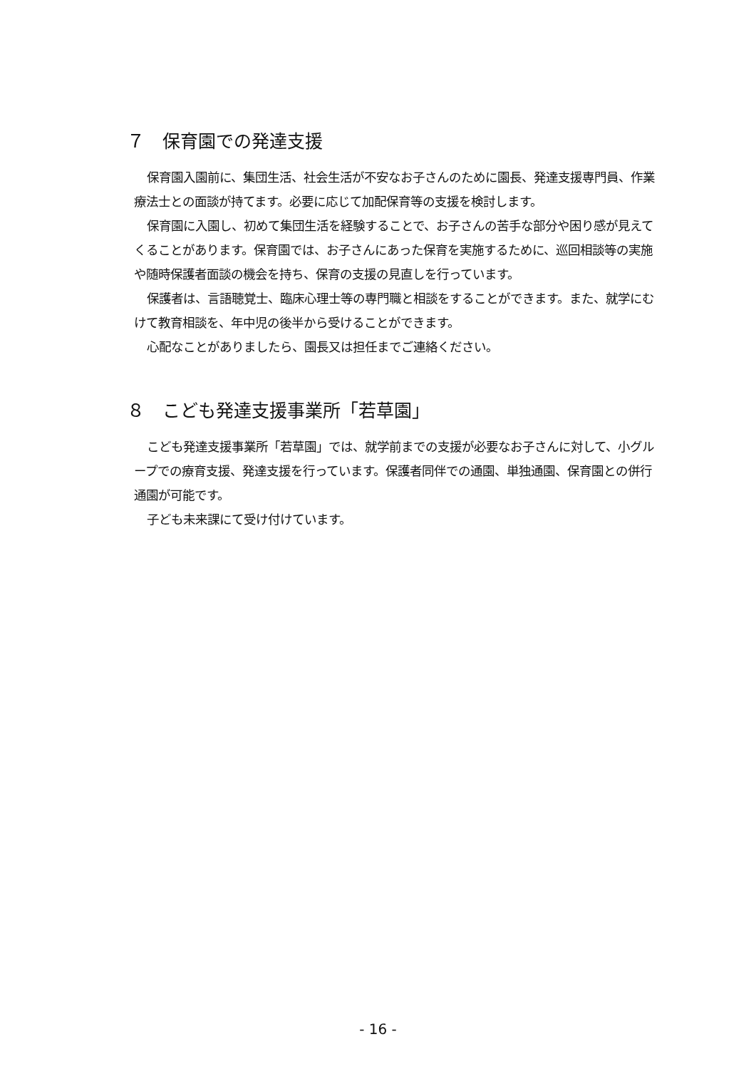７　保育園での発達支援
保育園入園前に、集団生活、社会生活が不安なお子さんのために園長、発達支援専門員、作業療法士との面談が持てます。必要に応じて加配保育等の支援を検討します。
保育園に入園し、初めて集団生活を経験することで、お子さんの苦手な部分や困り感が見えてくることがあります。保育園では、お子さんにあった保育を実施するために、巡回相談等の実施や随時保護者面談の機会を持ち、保育の支援の見直しを行っています。
保護者は、言語聴覚士、臨床心理士等の専門職と相談をすることができます。また、就学にむけて教育相談を、年中児の後半から受けることができます。
心配なことがありましたら、園長又は担任までご連絡ください。
８　こども発達支援事業所「若草園」
こども発達支援事業所「若草園」では、就学前までの支援が必要なお子さんに対して、小グループでの療育支援、発達支援を行っています。保護者同伴での通園、単独通園、保育園との併行通園が可能です。
子ども未来課にて受け付けています。
- 16 -